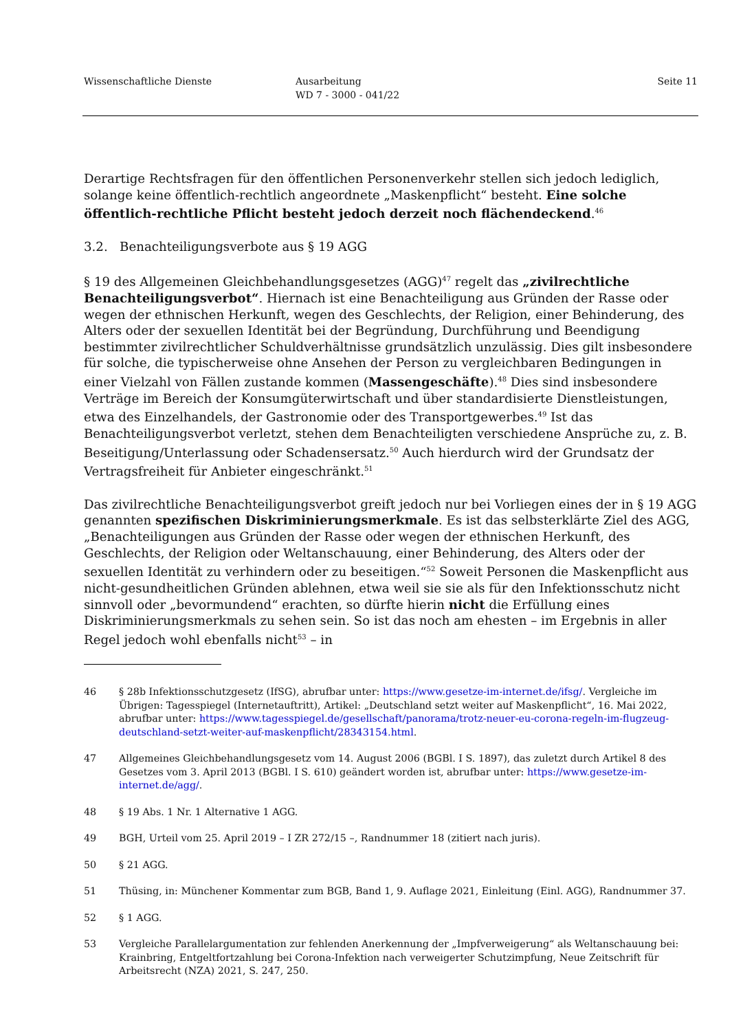Wissenschaftliche Dienste Ausarbeitung
WD 7 - 3000 - 041/22
Seite 11
Derartige Rechtsfragen für den öffentlichen Personenverkehr stellen sich jedoch lediglich, solange keine öffentlich-rechtlich angeordnete „Maskenpflicht“ besteht. Eine solche öffentlich-rechtliche Pflicht besteht jedoch derzeit noch flächendeckend.<sup>46</sup>
3.2. Benachteiligungsverbote aus § 19 AGG
§ 19 des Allgemeinen Gleichbehandlungsgesetzes (AGG)<sup>47</sup> regelt das „zivilrechtliche Benachteiligungsverbot“. Hiernach ist eine Benachteiligung aus Gründen der Rasse oder wegen der ethnischen Herkunft, wegen des Geschlechts, der Religion, einer Behinderung, des Alters oder der sexuellen Identität bei der Begründung, Durchführung und Beendigung bestimmter zivilrechtlicher Schuldverhältnisse grundsätzlich unzulässig. Dies gilt insbesondere für solche, die typischerweise ohne Ansehen der Person zu vergleichbaren Bedingungen in einer Vielzahl von Fällen zustande kommen (Massengeschäfte).<sup>48</sup> Dies sind insbesondere Verträge im Bereich der Konsumgüterwirtschaft und über standardisierte Dienstleistungen, etwa des Einzelhandels, der Gastronomie oder des Transportgewerbes.<sup>49</sup> Ist das Benachteiligungsverbot verletzt, stehen dem Benachteiligten verschiedene Ansprüche zu, z. B. Beseitigung/Unterlassung oder Schadensersatz.<sup>50</sup> Auch hierdurch wird der Grundsatz der Vertragsfreiheit für Anbieter eingeschränkt.<sup>51</sup>
Das zivilrechtliche Benachteiligungsverbot greift jedoch nur bei Vorliegen eines der in § 19 AGG genannten spezifischen Diskriminierungsmerkmale. Es ist das selbsterklärte Ziel des AGG, „Benachteiligungen aus Gründen der Rasse oder wegen der ethnischen Herkunft, des Geschlechts, der Religion oder Weltanschauung, einer Behinderung, des Alters oder der sexuellen Identität zu verhindern oder zu beseitigen.“<sup>52</sup> Soweit Personen die Maskenpflicht aus nicht-gesundheitlichen Gründen ablehnen, etwa weil sie sie als für den Infektionsschutz nicht sinnvoll oder „bevormundend“ erachten, so dürfte hierin nicht die Erfüllung eines Diskriminierungsmerkmals zu sehen sein. So ist das noch am ehesten – im Ergebnis in aller Regel jedoch wohl ebenfalls nicht<sup>53</sup> – in
46 § 28b Infektionsschutzgesetz (IfSG), abrufbar unter: https://www.gesetze-im-internet.de/ifsg/. Vergleiche im Übrigen: Tagesspiegel (Internetauftritt), Artikel: „Deutschland setzt weiter auf Maskenpflicht“, 16. Mai 2022, abrufbar unter: https://www.tagesspiegel.de/gesellschaft/panorama/trotz-neuer-eu-corona-regeln-im-flugzeug-deutschland-setzt-weiter-auf-maskenpflicht/28343154.html.
47 Allgemeines Gleichbehandlungsgesetz vom 14. August 2006 (BGBl. I S. 1897), das zuletzt durch Artikel 8 des Gesetzes vom 3. April 2013 (BGBl. I S. 610) geändert worden ist, abrufbar unter: https://www.gesetze-im-internet.de/agg/.
48 § 19 Abs. 1 Nr. 1 Alternative 1 AGG.
49 BGH, Urteil vom 25. April 2019 – I ZR 272/15 –, Randnummer 18 (zitiert nach juris).
50 § 21 AGG.
51 Thüsing, in: Münchener Kommentar zum BGB, Band 1, 9. Auflage 2021, Einleitung (Einl. AGG), Randnummer 37.
52 § 1 AGG.
53 Vergleiche Parallelargumentation zur fehlenden Anerkennung der „Impfverweigerung“ als Weltanschauung bei: Krainbring, Entgeltfortzahlung bei Corona-Infektion nach verweigerter Schutzimpfung, Neue Zeitschrift für Arbeitsrecht (NZA) 2021, S. 247, 250.